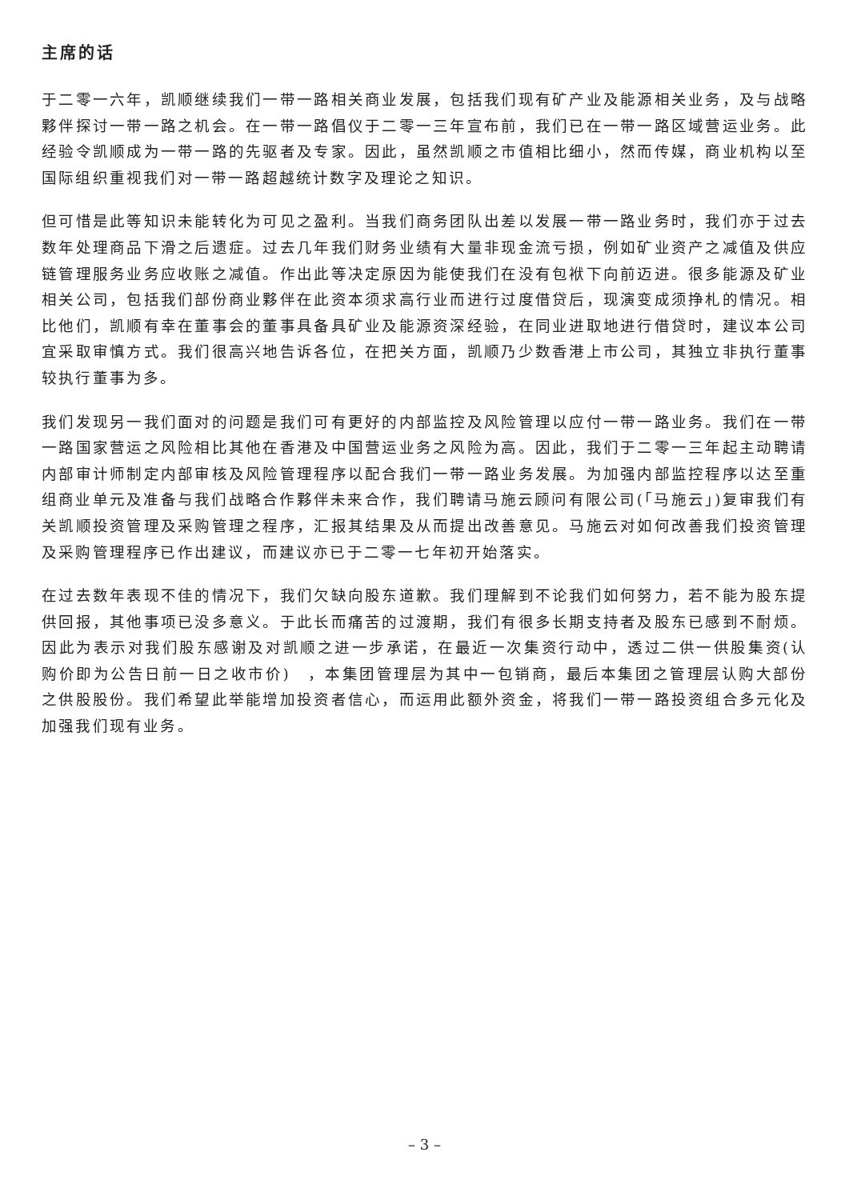主席的话
于二零一六年，凯顺继续我们一带一路相关商业发展，包括我们现有矿产业及能源相关业务，及与战略夥伴探讨一带一路之机会。在一带一路倡仪于二零一三年宣布前，我们已在一带一路区域营运业务。此经验令凯顺成为一带一路的先驱者及专家。因此，虽然凯顺之市值相比细小，然而传媒，商业机构以至国际组织重视我们对一带一路超越统计数字及理论之知识。
但可惜是此等知识未能转化为可见之盈利。当我们商务团队出差以发展一带一路业务时，我们亦于过去数年处理商品下滑之后遗症。过去几年我们财务业绩有大量非现金流亏损，例如矿业资产之减值及供应链管理服务业务应收账之减值。作出此等决定原因为能使我们在没有包袱下向前迈进。很多能源及矿业相关公司，包括我们部份商业夥伴在此资本须求高行业而进行过度借贷后，现演变成须挣札的情况。相比他们，凯顺有幸在董事会的董事具备具矿业及能源资深经验，在同业进取地进行借贷时，建议本公司宜采取审慎方式。我们很高兴地告诉各位，在把关方面，凯顺乃少数香港上市公司，其独立非执行董事较执行董事为多。
我们发现另一我们面对的问题是我们可有更好的内部监控及风险管理以应付一带一路业务。我们在一带一路国家营运之风险相比其他在香港及中国营运业务之风险为高。因此，我们于二零一三年起主动聘请内部审计师制定内部审核及风险管理程序以配合我们一带一路业务发展。为加强内部监控程序以达至重组商业单元及准备与我们战略合作夥伴未来合作，我们聘请马施云顾问有限公司(「马施云」)复审我们有关凯顺投资管理及采购管理之程序，汇报其结果及从而提出改善意见。马施云对如何改善我们投资管理及采购管理程序已作出建议，而建议亦已于二零一七年初开始落实。
在过去数年表现不佳的情况下，我们欠缺向股东道歉。我们理解到不论我们如何努力，若不能为股东提供回报，其他事项已没多意义。于此长而痛苦的过渡期，我们有很多长期支持者及股东已感到不耐烦。因此为表示对我们股东感谢及对凯顺之进一步承诺，在最近一次集资行动中，透过二供一供股集资(认购价即为公告日前一日之收市价)　，本集团管理层为其中一包销商，最后本集团之管理层认购大部份之供股股份。我们希望此举能增加投资者信心，而运用此额外资金，将我们一带一路投资组合多元化及加强我们现有业务。
– 3 –